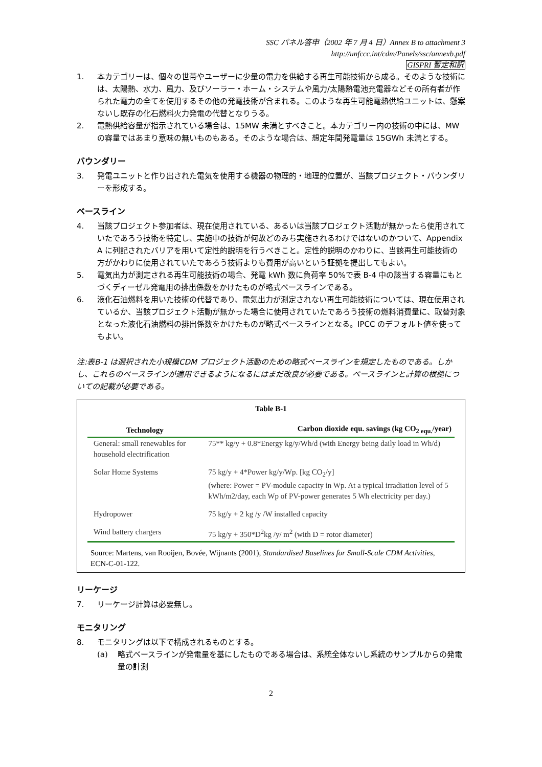SSC パネル答申（2002 年 7 月 4 日）Annex B to attachment 3
http://unfccc.int/cdm/Panels/ssc/annexb.pdf
GISPRI 暫定和訳
1. 本カテゴリーは、個々の世帯やユーザーに少量の電力を供給する再生可能技術から成る。そのような技術には、太陽熱、水力、風力、及びソーラー・ホーム・システムや風力/太陽熱電池充電器などその所有者が作られた電力の全てを使用するその他の発電技術が含まれる。このような再生可能電熱供給ユニットは、懸案ないし既存の化石燃料火力発電の代替となりうる。
2. 電熱供給容量が指示されている場合は、15MW 未満とすべきこと。本カテゴリー内の技術の中には、MW の容量ではあまり意味の無いものもある。そのような場合は、想定年間発電量は 15GWh 未満とする。
バウンダリー
3. 発電ユニットと作り出された電気を使用する機器の物理的・地理的位置が、当該プロジェクト・バウンダリーを形成する。
ベースライン
4. 当該プロジェクト参加者は、現在使用されている、あるいは当該プロジェクト活動が無かったら使用されていたであろう技術を特定し、実施中の技術が何故どのみち実施されるわけではないのかついて、Appendix A に列記されたバリアを用いて定性的説明を行うべきこと。定性的説明のかわりに、当該再生可能技術の方がかわりに使用されていたであろう技術よりも費用が高いという証拠を提出してもよい。
5. 電気出力が測定される再生可能技術の場合、発電 kWh 数に負荷率 50%で表 B-4 中の該当する容量にもとづくディーゼル発電用の排出係数をかけたものが略式ベースラインである。
6. 液化石油燃料を用いた技術の代替であり、電気出力が測定されない再生可能技術については、現在使用されているか、当該プロジェクト活動が無かった場合に使用されていたであろう技術の燃料消費量に、取替対象となった液化石油燃料の排出係数をかけたものが略式ベースラインとなる。IPCC のデフォルト値を使ってもよい。
注:表B-1 は選択された小規模CDM プロジェクト活動のための略式ベースラインを規定したものである。しかし、これらのベースラインが適用できるようになるにはまだ改良が必要である。ベースラインと計算の根拠についての記載が必要である。
Table B-1
| Technology | Carbon dioxide equ. savings (kg CO<sub>2 equ.</sub>/year) |
| --- | --- |
| General: small renewables for household electrification | 75** kg/y + 0.8*Energy kg/y/Wh/d (with Energy being daily load in Wh/d) |
| Solar Home Systems | 75 kg/y + 4*Power kg/y/Wp. [kg CO<sub>2</sub>/y] (where: Power = PV-module capacity in Wp. At a typical irradiation level of 5 kWh/m2/day, each Wp of PV-power generates 5 Wh electricity per day.) |
| Hydropower | 75 kg/y + 2 kg /y /W installed capacity |
| Wind battery chargers | 75 kg/y + 350*D<sup>2</sup>kg /y/ m<sup>2</sup> (with D = rotor diameter) |
Source: Martens, van Rooijen, Bovée, Wijnants (2001), Standardised Baselines for Small-Scale CDM Activities, ECN-C-01-122.
リーケージ
7. リーケージ計算は必要無し。
モニタリング
8. モニタリングは以下で構成されるものとする。
(a) 略式ベースラインが発電量を基にしたものである場合は、系統全体ないし系統のサンプルからの発電量の計測
2